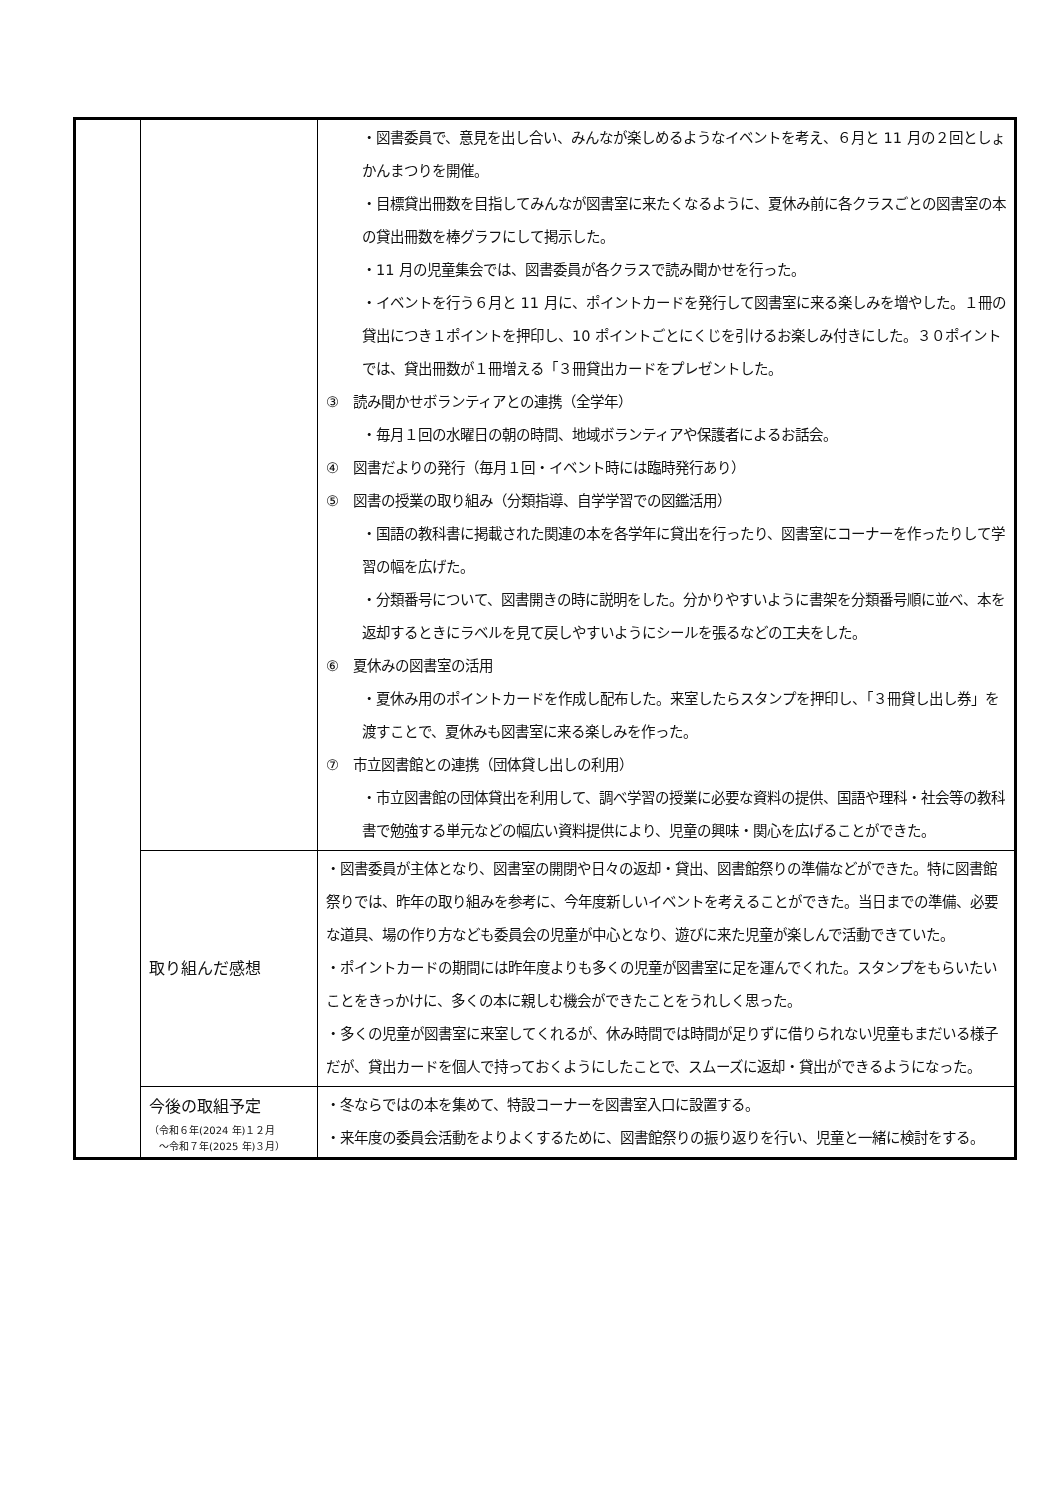| | | ・図書委員で、意見を出し合い、みんなが楽しめるようなイベントを考え、６月と 11 月の２回としょかんまつりを開催。 ・目標貸出冊数を目指してみんなが図書室に来たくなるように、夏休み前に各クラスごとの図書室の本の貸出冊数を棒グラフにして掲示した。 ・11 月の児童集会では、図書委員が各クラスで読み聞かせを行った。 ・イベントを行う６月と 11 月に、ポイントカードを発行して図書室に来る楽しみを増やした。１冊の貸出につき１ポイントを押印し、10 ポイントごとにくじを引けるお楽しみ付きにした。３０ポイントでは、貸出冊数が１冊増える「３冊貸出カードをプレゼントした。 ③ 読み聞かせボランティアとの連携（全学年） ・毎月１回の水曜日の朝の時間、地域ボランティアや保護者によるお話会。 ④ 図書だよりの発行（毎月１回・イベント時には臨時発行あり） ⑤ 図書の授業の取り組み（分類指導、自学学習での図鑑活用） ・国語の教科書に掲載された関連の本を各学年に貸出を行ったり、図書室にコーナーを作ったりして学習の幅を広げた。 ・分類番号について、図書開きの時に説明をした。分かりやすいように書架を分類番号順に並べ、本を返却するときにラベルを見て戻しやすいようにシールを張るなどの工夫をした。 ⑥ 夏休みの図書室の活用 ・夏休み用のポイントカードを作成し配布した。来室したらスタンプを押印し、「３冊貸し出し券」を渡すことで、夏休みも図書室に来る楽しみを作った。 ⑦ 市立図書館との連携（団体貸し出しの利用） ・市立図書館の団体貸出を利用して、調べ学習の授業に必要な資料の提供、国語や理科・社会等の教科書で勉強する単元などの幅広い資料提供により、児童の興味・関心を広げることができた。 |
| | 取り組んだ感想 | ・図書委員が主体となり、図書室の開閉や日々の返却・貸出、図書館祭りの準備などができた。特に図書館祭りでは、昨年の取り組みを参考に、今年度新しいイベントを考えることができた。当日までの準備、必要な道具、場の作り方なども委員会の児童が中心となり、遊びに来た児童が楽しんで活動できていた。 ・ポイントカードの期間には昨年度よりも多くの児童が図書室に足を運んでくれた。スタンプをもらいたいことをきっかけに、多くの本に親しむ機会ができたことをうれしく思った。 ・多くの児童が図書室に来室してくれるが、休み時間では時間が足りずに借りられない児童もまだいる様子だが、貸出カードを個人で持っておくようにしたことで、スムーズに返却・貸出ができるようになった。 |
| | 今後の取組予定 （令和６年(2024 年)１２月 ～令和７年(2025 年)３月） | ・冬ならではの本を集めて、特設コーナーを図書室入口に設置する。 ・来年度の委員会活動をよりよくするために、図書館祭りの振り返りを行い、児童と一緒に検討をする。 |